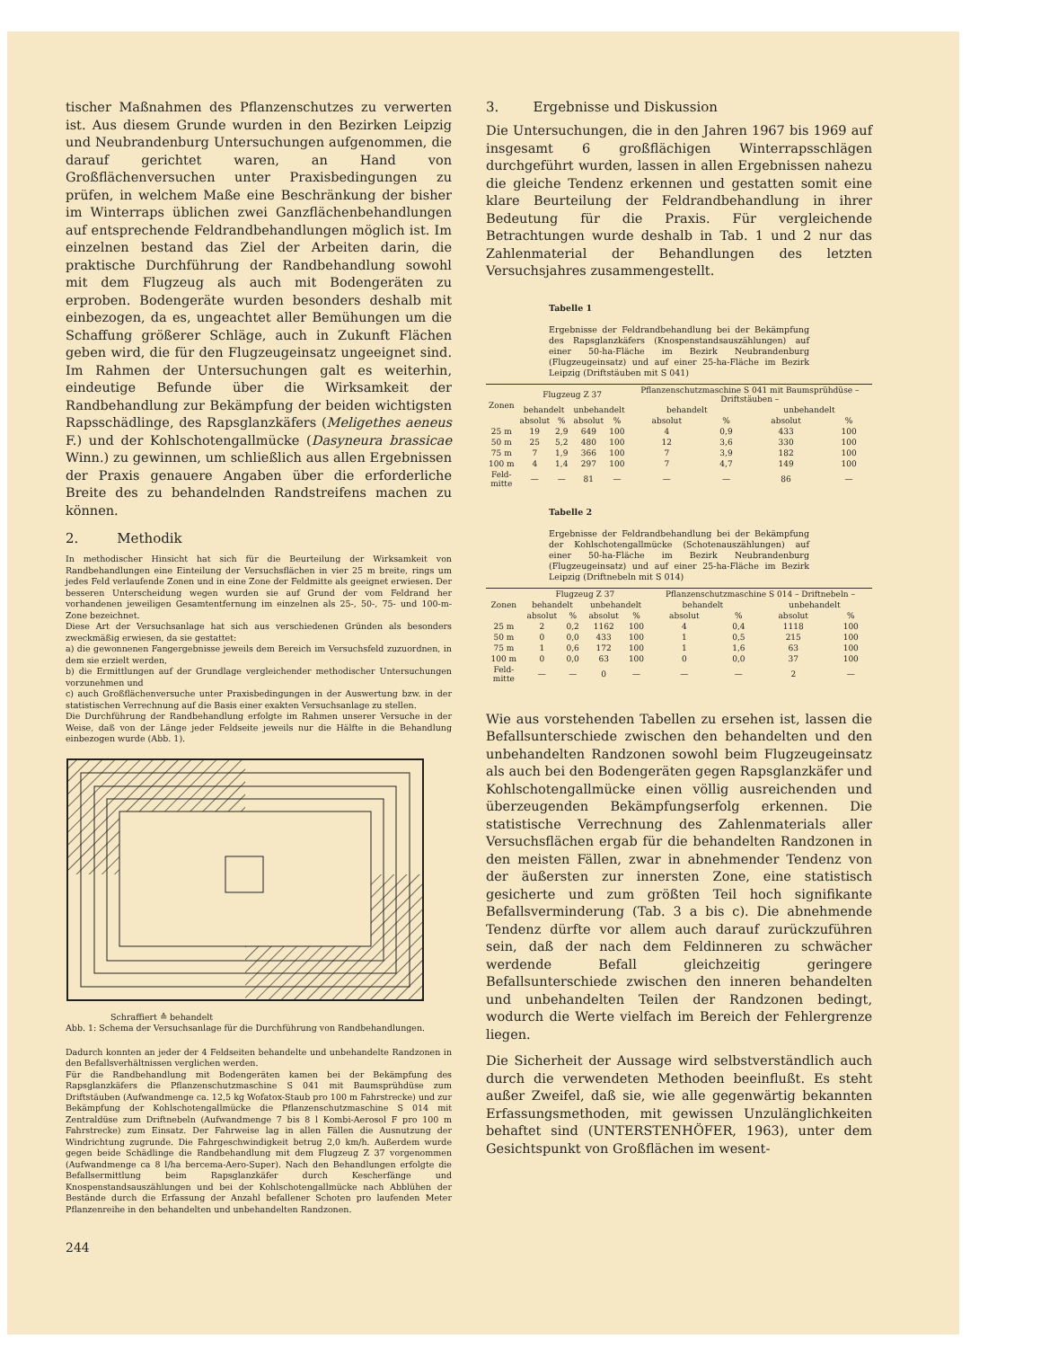tischer Maßnahmen des Pflanzenschutzes zu verwerten ist. Aus diesem Grunde wurden in den Bezirken Leipzig und Neubrandenburg Untersuchungen aufgenommen, die darauf gerichtet waren, an Hand von Großflächenversuchen unter Praxisbedingungen zu prüfen, in welchem Maße eine Beschränkung der bisher im Winterraps üblichen zwei Ganzflächenbehandlungen auf entsprechende Feldrandbehandlungen möglich ist. Im einzelnen bestand das Ziel der Arbeiten darin, die praktische Durchführung der Randbehandlung sowohl mit dem Flugzeug als auch mit Bodengeräten zu erproben. Bodengeräte wurden besonders deshalb mit einbezogen, da es, ungeachtet aller Bemühungen um die Schaffung größerer Schläge, auch in Zukunft Flächen geben wird, die für den Flugzeugeinsatz ungeeignet sind. Im Rahmen der Untersuchungen galt es weiterhin, eindeutige Befunde über die Wirksamkeit der Randbehandlung zur Bekämpfung der beiden wichtigsten Rapsschädlinge, des Rapsglanzkäfers (Meligethes aeneus F.) und der Kohlschotengallmücke (Dasyneura brassicae Winn.) zu gewinnen, um schließlich aus allen Ergebnissen der Praxis genauere Angaben über die erforderliche Breite des zu behandelnden Randstreifens machen zu können.
2. Methodik
In methodischer Hinsicht hat sich für die Beurteilung der Wirksamkeit von Randbehandlungen eine Einteilung der Versuchsflächen in vier 25 m breite, rings um jedes Feld verlaufende Zonen und in eine Zone der Feldmitte als geeignet erwiesen. Der besseren Unterscheidung wegen wurden sie auf Grund der vom Feldrand her vorhandenen jeweiligen Gesamtentfernung im einzelnen als 25-, 50-, 75- und 100-m-Zone bezeichnet.
Diese Art der Versuchsanlage hat sich aus verschiedenen Gründen als besonders zweckmäßig erwiesen, da sie gestattet:
a) die gewonnenen Fangergebnisse jeweils dem Bereich im Versuchsfeld zuzuordnen, in dem sie erzielt werden,
b) die Ermittlungen auf der Grundlage vergleichender methodischer Untersuchungen vorzunehmen und
c) auch Großflächenversuche unter Praxisbedingungen in der Auswertung bzw. in der statistischen Verrechnung auf die Basis einer exakten Versuchsanlage zu stellen.
Die Durchführung der Randbehandlung erfolgte im Rahmen unserer Versuche in der Weise, daß von der Länge jeder Feldseite jeweils nur die Hälfte in die Behandlung einbezogen wurde (Abb. 1).
Schraffiert ≙ behandelt
Abb. 1: Schema der Versuchsanlage für die Durchführung von Randbehandlungen.
Dadurch konnten an jeder der 4 Feldseiten behandelte und unbehandelte Randzonen in den Befallsverhältnissen verglichen werden.
Für die Randbehandlung mit Bodengeräten kamen bei der Bekämpfung des Rapsglanzkäfers die Pflanzenschutzmaschine S 041 mit Baumsprühdüse zum Driftstäuben (Aufwandmenge ca. 12,5 kg Wofatox-Staub pro 100 m Fahrstrecke) und zur Bekämpfung der Kohlschotengallmücke die Pflanzenschutzmaschine S 014 mit Zentraldüse zum Driftnebeln (Aufwandmenge 7 bis 8 l Kombi-Aerosol F pro 100 m Fahrstrecke) zum Einsatz. Der Fahrweise lag in allen Fällen die Ausnutzung der Windrichtung zugrunde. Die Fahrgeschwindigkeit betrug 2,0 km/h. Außerdem wurde gegen beide Schädlinge die Randbehandlung mit dem Flugzeug Z 37 vorgenommen (Aufwandmenge ca 8 l/ha bercema-Aero-Super). Nach den Behandlungen erfolgte die Befallsermittlung beim Rapsglanzkäfer durch Kescherfänge und Knospenstandsauszählungen und bei der Kohlschotengallmücke nach Abblühen der Bestände durch die Erfassung der Anzahl befallener Schoten pro laufenden Meter Pflanzenreihe in den behandelten und unbehandelten Randzonen.
244
3. Ergebnisse und Diskussion
Die Untersuchungen, die in den Jahren 1967 bis 1969 auf insgesamt 6 großflächigen Winterrapsschlägen durchgeführt wurden, lassen in allen Ergebnissen nahezu die gleiche Tendenz erkennen und gestatten somit eine klare Beurteilung der Feldrandbehandlung in ihrer Bedeutung für die Praxis. Für vergleichende Betrachtungen wurde deshalb in Tab. 1 und 2 nur das Zahlenmaterial der Behandlungen des letzten Versuchsjahres zusammengestellt.
Tabelle 1
Ergebnisse der Feldrandbehandlung bei der Bekämpfung des Rapsglanzkäfers (Knospenstandsauszählungen) auf einer 50-ha-Fläche im Bezirk Neubrandenburg (Flugzeugeinsatz) und auf einer 25-ha-Fläche im Bezirk Leipzig (Driftstäuben mit S 041)
| Zonen | Flugzeug Z 37 | | | | Pflanzenschutzmaschine S 041 mit Baumsprühdüse – Driftstäuben – | | | |
| --- | --- | --- | --- | --- | --- | --- | --- | --- |
| | behandelt | | unbehandelt | | behandelt | | unbehandelt | |
| | absolut | % | absolut | % | absolut | % | absolut | % |
| 25 m | 19 | 2,9 | 649 | 100 | 4 | 0,9 | 433 | 100 |
| 50 m | 25 | 5,2 | 480 | 100 | 12 | 3,6 | 330 | 100 |
| 75 m | 7 | 1,9 | 366 | 100 | 7 | 3,9 | 182 | 100 |
| 100 m | 4 | 1,4 | 297 | 100 | 7 | 4,7 | 149 | 100 |
| Feld- mitte | — | — | 81 | — | — | — | 86 | — |
Tabelle 2
Ergebnisse der Feldrandbehandlung bei der Bekämpfung der Kohlschotengallmücke (Schotenauszählungen) auf einer 50-ha-Fläche im Bezirk Neubrandenburg (Flugzeugeinsatz) und auf einer 25-ha-Fläche im Bezirk Leipzig (Driftnebeln mit S 014)
| Zonen | Flugzeug Z 37 | | | | Pflanzenschutzmaschine S 014 – Driftnebeln – | | | |
| --- | --- | --- | --- | --- | --- | --- | --- | --- |
| | behandelt | | unbehandelt | | behandelt | | unbehandelt | |
| | absolut | % | absolut | % | absolut | % | absolut | % |
| 25 m | 2 | 0,2 | 1162 | 100 | 4 | 0,4 | 1118 | 100 |
| 50 m | 0 | 0,0 | 433 | 100 | 1 | 0,5 | 215 | 100 |
| 75 m | 1 | 0,6 | 172 | 100 | 1 | 1,6 | 63 | 100 |
| 100 m | 0 | 0,0 | 63 | 100 | 0 | 0,0 | 37 | 100 |
| Feld- mitte | — | — | 0 | — | — | — | 2 | — |
Wie aus vorstehenden Tabellen zu ersehen ist, lassen die Befallsunterschiede zwischen den behandelten und den unbehandelten Randzonen sowohl beim Flugzeugeinsatz als auch bei den Bodengeräten gegen Rapsglanzkäfer und Kohlschotengallmücke einen völlig ausreichenden und überzeugenden Bekämpfungserfolg erkennen. Die statistische Verrechnung des Zahlenmaterials aller Versuchsflächen ergab für die behandelten Randzonen in den meisten Fällen, zwar in abnehmender Tendenz von der äußersten zur innersten Zone, eine statistisch gesicherte und zum größten Teil hoch signifikante Befallsverminderung (Tab. 3 a bis c). Die abnehmende Tendenz dürfte vor allem auch darauf zurückzuführen sein, daß der nach dem Feldinneren zu schwächer werdende Befall gleichzeitig geringere Befallsunterschiede zwischen den inneren behandelten und unbehandelten Teilen der Randzonen bedingt, wodurch die Werte vielfach im Bereich der Fehlergrenze liegen.
Die Sicherheit der Aussage wird selbstverständlich auch durch die verwendeten Methoden beeinflußt. Es steht außer Zweifel, daß sie, wie alle gegenwärtig bekannten Erfassungsmethoden, mit gewissen Unzulänglichkeiten behaftet sind (UNTERSTENHÖFER, 1963), unter dem Gesichtspunkt von Großflächen im wesent-